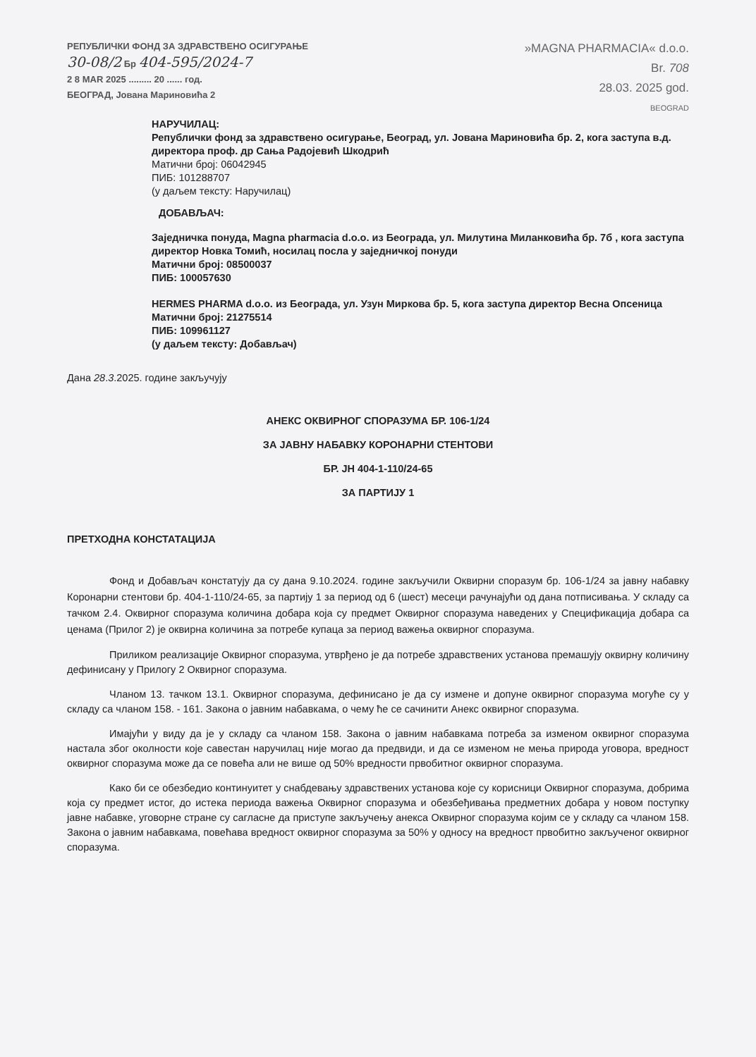РЕПУБЛИЧКИ ФОНД ЗА ЗДРАВСТВЕНО ОСИГУРАЊЕ
30-08/2 Бр 404-595/2024-7
2 8 MAR 2025 ......... 20 ...... год.
БЕОГРАД, Јована Мариновића 2
»MAGNA PHARMACIA« d.o.o.
Br. 708
28.03. 2025 god.
BEOGRAD
НАРУЧИЛАЦ:
Републички фонд за здравствено осигурање, Београд, ул. Јована Мариновића бр. 2, кога заступа в.д. директора проф. др Сања Радојевић Шкодрић
Матични број: 06042945
ПИБ: 101288707
(у даљем тексту: Наручилац)
ДОБАВЉАЧ:
Заједничка понуда, Magna pharmacia d.o.o. из Београда, ул. Милутина Миланковића бр. 7б , кога заступа директор Новка Томић, носилац посла у заједничкој понуди
Матични број: 08500037
ПИБ: 100057630
HERMES PHARMA d.o.o. из Београда, ул. Узун Миркова бр. 5, кога заступа директор Весна Опсеница
Матични број: 21275514
ПИБ: 109961127
(у даљем тексту: Добављач)
Дана 28.3.2025. године закључују
АНЕКС ОКВИРНОГ СПОРАЗУМА БР. 106-1/24
ЗА ЈАВНУ НАБАВКУ КОРОНАРНИ СТЕНТОВИ
БР. ЈН 404-1-110/24-65
ЗА ПАРТИЈУ 1
ПРЕТХОДНА КОНСТАТАЦИЈА
Фонд и Добављач констатују да су дана 9.10.2024. године закључили Оквирни споразум бр. 106-1/24 за јавну набавку Коронарни стентови бр. 404-1-110/24-65, за партију 1 за период од 6 (шест) месеци рачунајући од дана потписивања. У складу са тачком 2.4. Оквирног споразума количина добара која су предмет Оквирног споразума наведених у Спецификација добара са ценама (Прилог 2) је оквирна количина за потребе купаца за период важења оквирног споразума.
Приликом реализације Оквирног споразума, утврђено је да потребе здравствених установа премашују оквирну количину дефинисану у Прилогу 2 Оквирног споразума.
Чланом 13. тачком 13.1. Оквирног споразума, дефинисано је да су измене и допуне оквирног споразума могуће су у складу са чланом 158. - 161. Закона о јавним набавкама, о чему ће се сачинити Анекс оквирног споразума.
Имајући у виду да је у складу са чланом 158. Закона о јавним набавкама потреба за изменом оквирног споразума настала због околности које савестан наручилац није могао да предвиди, и да се изменом не мења природа уговора, вредност оквирног споразума може да се повећа али не више од 50% вредности првобитног оквирног споразума.
Како би се обезбедио континуитет у снабдевању здравствених установа које су корисници Оквирног споразума, добрима која су предмет истог, до истека периода важења Оквирног споразума и обезбеђивања предметних добара у новом поступку јавне набавке, уговорне стране су сагласне да приступе закључењу анекса Оквирног споразума којим се у складу са чланом 158. Закона о јавним набавкама, повећава вредност оквирног споразума за 50% у односу на вредност првобитно закљученог оквирног споразума.